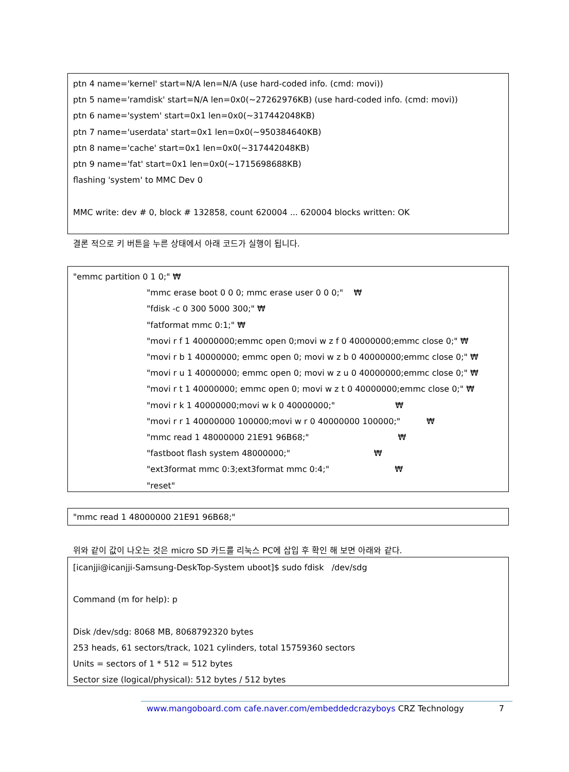ptn 4 name='kernel' start=N/A len=N/A (use hard-coded info. (cmd: movi))
ptn 5 name='ramdisk' start=N/A len=0x0(~27262976KB) (use hard-coded info. (cmd: movi))
ptn 6 name='system' start=0x1 len=0x0(~317442048KB)
ptn 7 name='userdata' start=0x1 len=0x0(~950384640KB)
ptn 8 name='cache' start=0x1 len=0x0(~317442048KB)
ptn 9 name='fat' start=0x1 len=0x0(~1715698688KB)
flashing 'system' to MMC Dev 0
MMC write: dev # 0, block # 132858, count 620004 ... 620004 blocks written: OK
결론 적으로 키 버튼을 누른 상태에서 아래 코드가 실행이 됩니다.
"emmc partition 0 1 0;" ₩
"mmc erase boot 0 0 0; mmc erase user 0 0 0;" ₩
"fdisk -c 0 300 5000 300;" ₩
"fatformat mmc 0:1;" ₩
"movi r f 1 40000000;emmc open 0;movi w z f 0 40000000;emmc close 0;" ₩
"movi r b 1 40000000; emmc open 0; movi w z b 0 40000000;emmc close 0;" ₩
"movi r u 1 40000000; emmc open 0; movi w z u 0 40000000;emmc close 0;" ₩
"movi r t 1 40000000; emmc open 0; movi w z t 0 40000000;emmc close 0;" ₩
"movi r k 1 40000000;movi w k 0 40000000;" ₩
"movi r r 1 40000000 100000;movi w r 0 40000000 100000;" ₩
"mmc read 1 48000000 21E91 96B68;" ₩
"fastboot flash system 48000000;" ₩
"ext3format mmc 0:3;ext3format mmc 0:4;" ₩
"reset"
"mmc read 1 48000000 21E91 96B68;"
위와 같이 값이 나오는 것은 micro SD 카드를 리눅스 PC에 삽입 후 확인 해 보면 아래와 같다.
[icanjji@icanjji-Samsung-DeskTop-System uboot]$ sudo fdisk /dev/sdg
Command (m for help): p
Disk /dev/sdg: 8068 MB, 8068792320 bytes
253 heads, 61 sectors/track, 1021 cylinders, total 15759360 sectors
Units = sectors of 1 * 512 = 512 bytes
Sector size (logical/physical): 512 bytes / 512 bytes
www.mangoboard.com cafe.naver.com/embeddedcrazyboys CRZ Technology 7